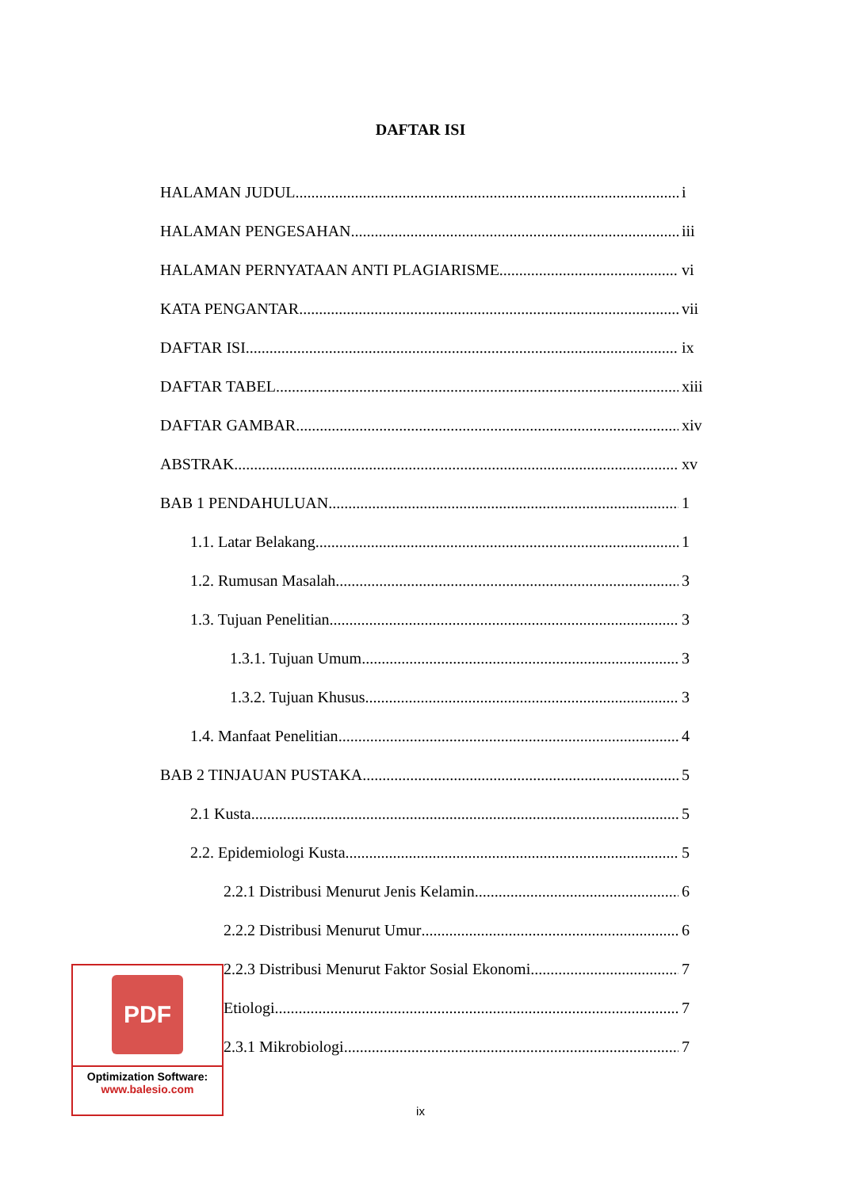DAFTAR ISI
HALAMAN JUDUL i
HALAMAN PENGESAHAN iii
HALAMAN PERNYATAAN ANTI PLAGIARISME vi
KATA PENGANTAR vii
DAFTAR ISI ix
DAFTAR TABEL xiii
DAFTAR GAMBAR xiv
ABSTRAK xv
BAB 1 PENDAHULUAN 1
1.1. Latar Belakang 1
1.2. Rumusan Masalah 3
1.3. Tujuan Penelitian 3
1.3.1. Tujuan Umum 3
1.3.2. Tujuan Khusus 3
1.4. Manfaat Penelitian 4
BAB 2 TINJAUAN PUSTAKA 5
2.1 Kusta 5
2.2. Epidemiologi Kusta 5
2.2.1 Distribusi Menurut Jenis Kelamin 6
2.2.2 Distribusi Menurut Umur 6
2.2.3 Distribusi Menurut Faktor Sosial Ekonomi 7
Etiologi 7
2.3.1 Mikrobiologi 7
PDF
Optimization Software:
www.balesio.com
ix